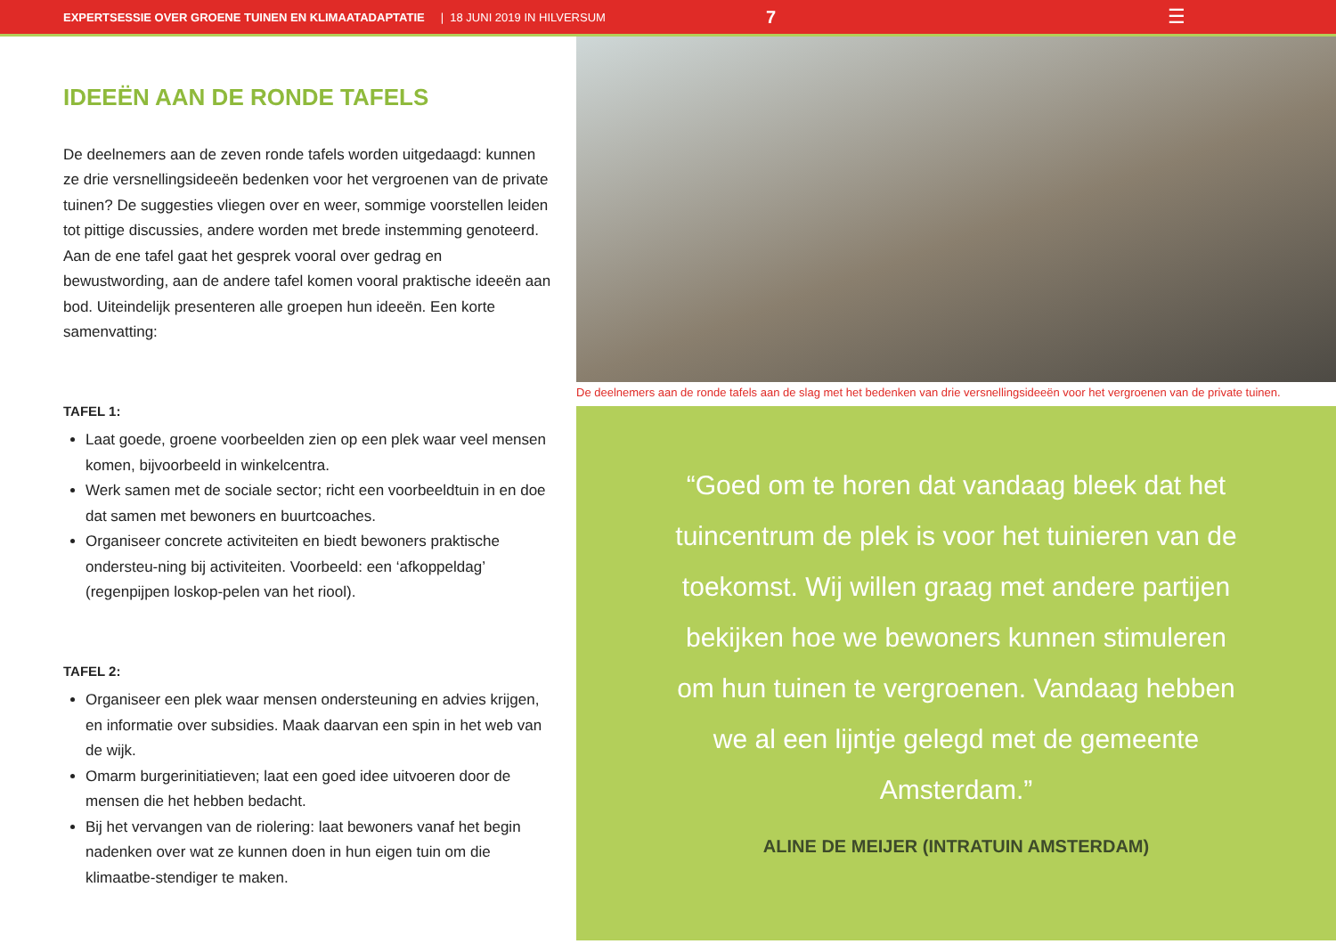EXPERTSESSIE OVER GROENE TUINEN EN KLIMAATADAPTATIE | 18 JUNI 2019 IN HILVERSUM 7 ☰
IDEEËN AAN DE RONDE TAFELS
De deelnemers aan de zeven ronde tafels worden uitgedaagd: kunnen ze drie versnellingsideeën bedenken voor het vergroenen van de private tuinen? De suggesties vliegen over en weer, sommige voorstellen leiden tot pittige discussies, andere worden met brede instemming genoteerd. Aan de ene tafel gaat het gesprek vooral over gedrag en bewustwording, aan de andere tafel komen vooral praktische ideeën aan bod. Uiteindelijk presenteren alle groepen hun ideeën. Een korte samenvatting:
TAFEL 1:
Laat goede, groene voorbeelden zien op een plek waar veel mensen komen, bijvoorbeeld in winkelcentra.
Werk samen met de sociale sector; richt een voorbeeldtuin in en doe dat samen met bewoners en buurtcoaches.
Organiseer concrete activiteiten en biedt bewoners praktische ondersteu-ning bij activiteiten. Voorbeeld: een ‘afkoppeldag’ (regenpijpen loskop-pelen van het riool).
TAFEL 2:
Organiseer een plek waar mensen ondersteuning en advies krijgen, en informatie over subsidies. Maak daarvan een spin in het web van de wijk.
Omarm burgerinitiatieven; laat een goed idee uitvoeren door de mensen die het hebben bedacht.
Bij het vervangen van de riolering: laat bewoners vanaf het begin nadenken over wat ze kunnen doen in hun eigen tuin om die klimaatbe-stendiger te maken.
De deelnemers aan de ronde tafels aan de slag met het bedenken van drie versnellingsideeën voor het vergroenen van de private tuinen.
“Goed om te horen dat vandaag bleek dat het tuincentrum de plek is voor het tuinieren van de toekomst. Wij willen graag met andere partijen bekijken hoe we bewoners kunnen stimuleren om hun tuinen te vergroenen. Vandaag hebben we al een lijntje gelegd met de gemeente Amsterdam.”
ALINE DE MEIJER (INTRATUIN AMSTERDAM)